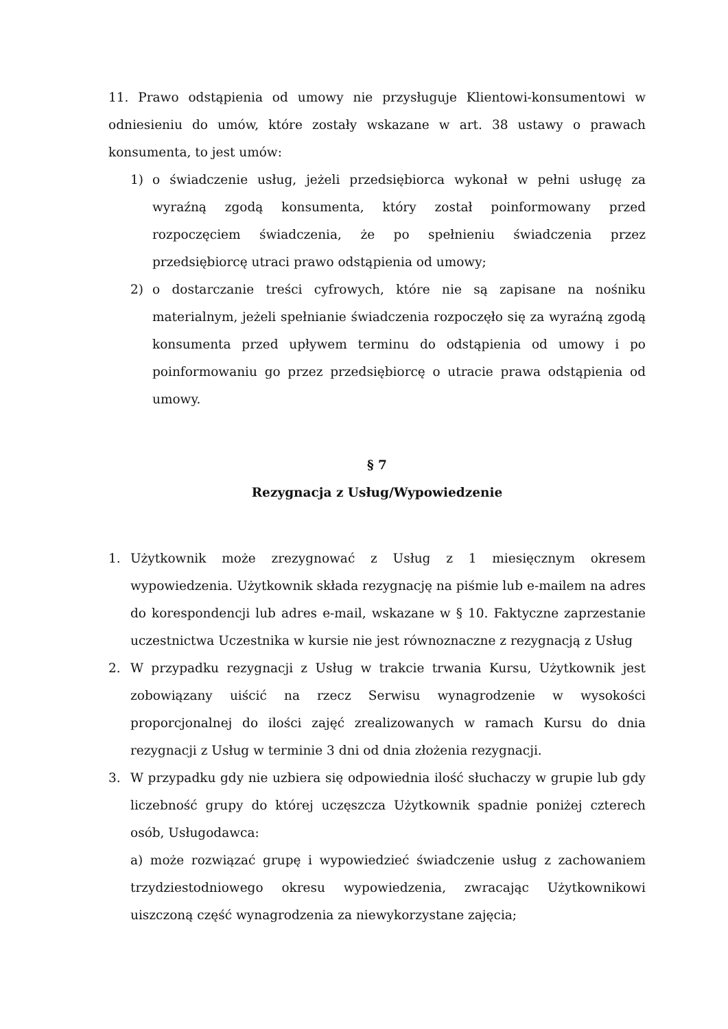11. Prawo odstąpienia od umowy nie przysługuje Klientowi-konsumentowi w odniesieniu do umów, które zostały wskazane w art. 38 ustawy o prawach konsumenta, to jest umów:
1) o świadczenie usług, jeżeli przedsiębiorca wykonał w pełni usługę za wyraźną zgodą konsumenta, który został poinformowany przed rozpoczęciem świadczenia, że po spełnieniu świadczenia przez przedsiębiorcę utraci prawo odstąpienia od umowy;
2) o dostarczanie treści cyfrowych, które nie są zapisane na nośniku materialnym, jeżeli spełnianie świadczenia rozpoczęło się za wyraźną zgodą konsumenta przed upływem terminu do odstąpienia od umowy i po poinformowaniu go przez przedsiębiorcę o utracie prawa odstąpienia od umowy.
§ 7
Rezygnacja z Usług/Wypowiedzenie
1. Użytkownik może zrezygnować z Usług z 1 miesięcznym okresem wypowiedzenia. Użytkownik składa rezygnację na piśmie lub e-mailem na adres do korespondencji lub adres e-mail, wskazane w § 10. Faktyczne zaprzestanie uczestnictwa Uczestnika w kursie nie jest równoznaczne z rezygnacją z Usług
2. W przypadku rezygnacji z Usług w trakcie trwania Kursu, Użytkownik jest zobowiązany uiścić na rzecz Serwisu wynagrodzenie w wysokości proporcjonalnej do ilości zajęć zrealizowanych w ramach Kursu do dnia rezygnacji z Usług w terminie 3 dni od dnia złożenia rezygnacji.
3. W przypadku gdy nie uzbiera się odpowiednia ilość słuchaczy w grupie lub gdy liczebność grupy do której uczęszcza Użytkownik spadnie poniżej czterech osób, Usługodawca:
a) może rozwiązać grupę i wypowiedzieć świadczenie usług z zachowaniem trzydziestodniowego okresu wypowiedzenia, zwracając Użytkownikowi uiszczoną część wynagrodzenia za niewykorzystane zajęcia;